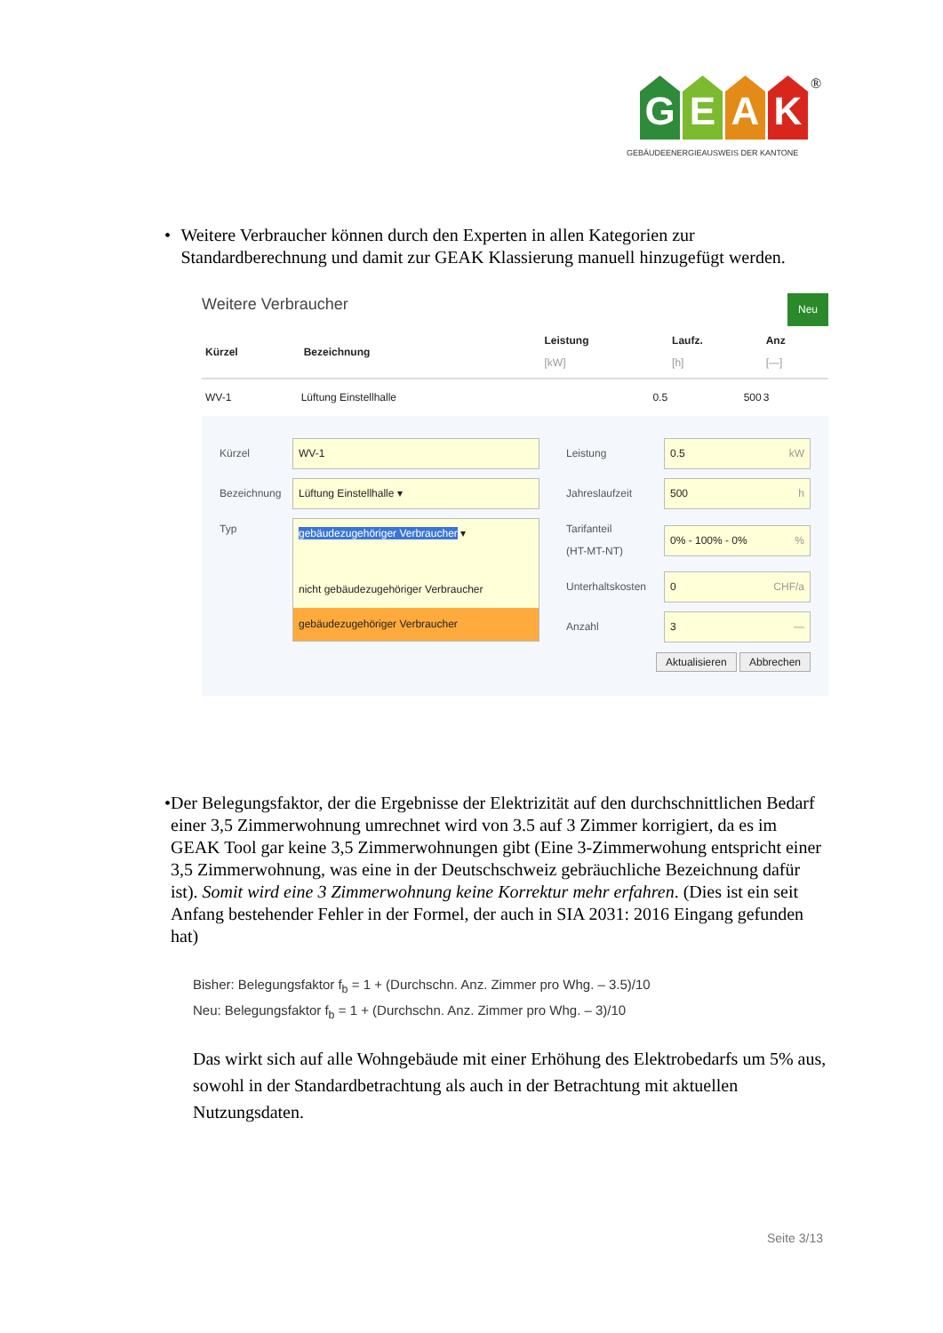G E A K
®
GEBÄUDEENERGIEAUSWEIS DER KANTONE
• Weitere Verbraucher können durch den Experten in allen Kategorien zur Standardberechnung und damit zur GEAK Klassierung manuell hinzugefügt werden.
Weitere Verbraucher Neu
| Kürzel | Bezeichnung | Leistung [kW] | Laufz. [h] | Anz [—] |
| --- | --- | --- | --- | --- |
| WV-1 | Lüftung Einstellhalle | 0.5 | 500 | 3 |
Kürzel WV-1
Bezeichnung Lüftung Einstellhalle ▾
Typ
gebäudezugehöriger Verbraucher ▾
nicht gebäudezugehöriger Verbraucher
gebäudezugehöriger Verbraucher
Leistung 0.5 kW
Jahreslaufzeit 500 h
Tarifanteil
(HT-MT-NT) 0% - 100% - 0% %
Unterhaltskosten 0 CHF/a
Anzahl 3 —
Aktualisieren Abbrechen
• Der Belegungsfaktor, der die Ergebnisse der Elektrizität auf den durchschnittlichen Bedarf einer 3,5 Zimmerwohnung umrechnet wird von 3.5 auf 3 Zimmer korrigiert, da es im GEAK Tool gar keine 3,5 Zimmerwohnungen gibt (Eine 3-Zimmerwohung entspricht einer 3,5 Zimmerwohnung, was eine in der Deutschschweiz gebräuchliche Bezeichnung dafür ist). Somit wird eine 3 Zimmerwohnung keine Korrektur mehr erfahren. (Dies ist ein seit Anfang bestehender Fehler in der Formel, der auch in SIA 2031: 2016 Eingang gefunden hat)
Bisher: Belegungsfaktor f<sub>b</sub> = 1 + (Durchschn. Anz. Zimmer pro Whg. – 3.5)/10
Neu: Belegungsfaktor f<sub>b</sub> = 1 + (Durchschn. Anz. Zimmer pro Whg. – 3)/10
Das wirkt sich auf alle Wohngebäude mit einer Erhöhung des Elektrobedarfs um 5% aus, sowohl in der Standardbetrachtung als auch in der Betrachtung mit aktuellen Nutzungsdaten.
Seite 3/13